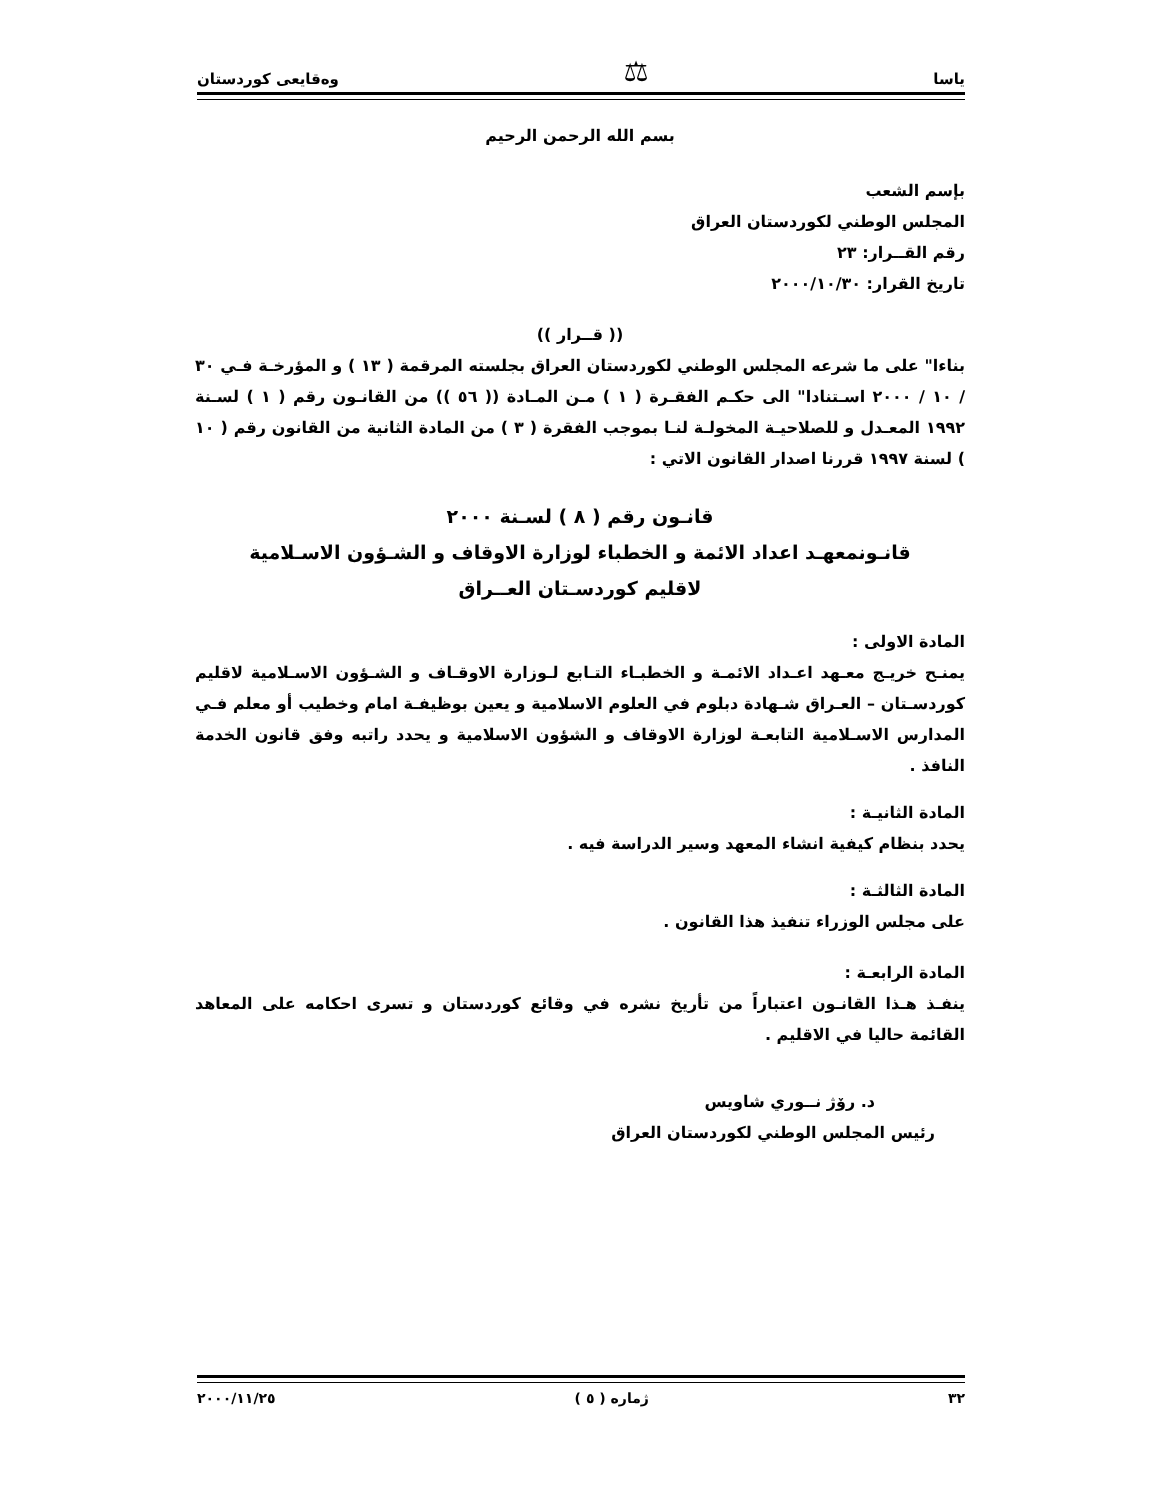یاسا ⚖ وەقایعی كوردستان
بسم الله الرحمن الرحيم
بإسم الشعب
المجلس الوطني لكوردستان العراق
رقم القــرار: ٢٣
تاريخ القرار: ٢٠٠٠/١٠/٣٠
(( قــرار ))
بناءا" على ما شرعه المجلس الوطني لكوردستان العراق بجلسته المرقمة ( ١٣ ) و المؤرخـة فـي ٣٠ / ١٠ / ٢٠٠٠ اسـتنادا" الى حكـم الفقـرة ( ١ ) مـن المـادة (( ٥٦ )) من القانـون رقم ( ١ ) لسـنة ١٩٩٢ المعـدل و للصلاحيـة المخولـة لنـا بموجب الفقرة ( ٣ ) من المادة الثانية من القانون رقم ( ١٠ ) لسنة ١٩٩٧ قررنا اصدار القانون الاتي :
قانـون رقم ( ٨ ) لسـنة ٢٠٠٠
قانـونمعهـد اعداد الائمة و الخطباء لوزارة الاوقاف و الشـؤون الاسـلامية
لاقليم كوردسـتان العــراق
المادة الاولى :
يمنـح خريـج معـهد اعـداد الائمـة و الخطبـاء التـابع لـوزارة الاوقـاف و الشـؤون الاسـلامية لاقليم كوردسـتان – العـراق شـهادة دبلوم في العلوم الاسلامية و يعين بوظيفـة امام وخطيب أو معلم فـي المدارس الاسـلامية التابعـة لوزارة الاوقاف و الشؤون الاسلامية و يحدد راتبه وفق قانون الخدمة النافذ .
المادة الثانيـة :
يحدد بنظام كيفية انشاء المعهد وسير الدراسة فيه .
المادة الثالثـة :
على مجلس الوزراء تنفيذ هذا القانون .
المادة الرابعـة :
ينفـذ هـذا القانـون اعتباراً من تأريخ نشره في وقائع كوردستان و تسرى احكامه على المعاهد القائمة حاليا في الاقليم .
د. رۆژ نــوري شاويس
رئيس المجلس الوطني لكوردستان العراق
٣٢ ژمارە ( ٥ ) ٢٠٠٠/١١/٢٥